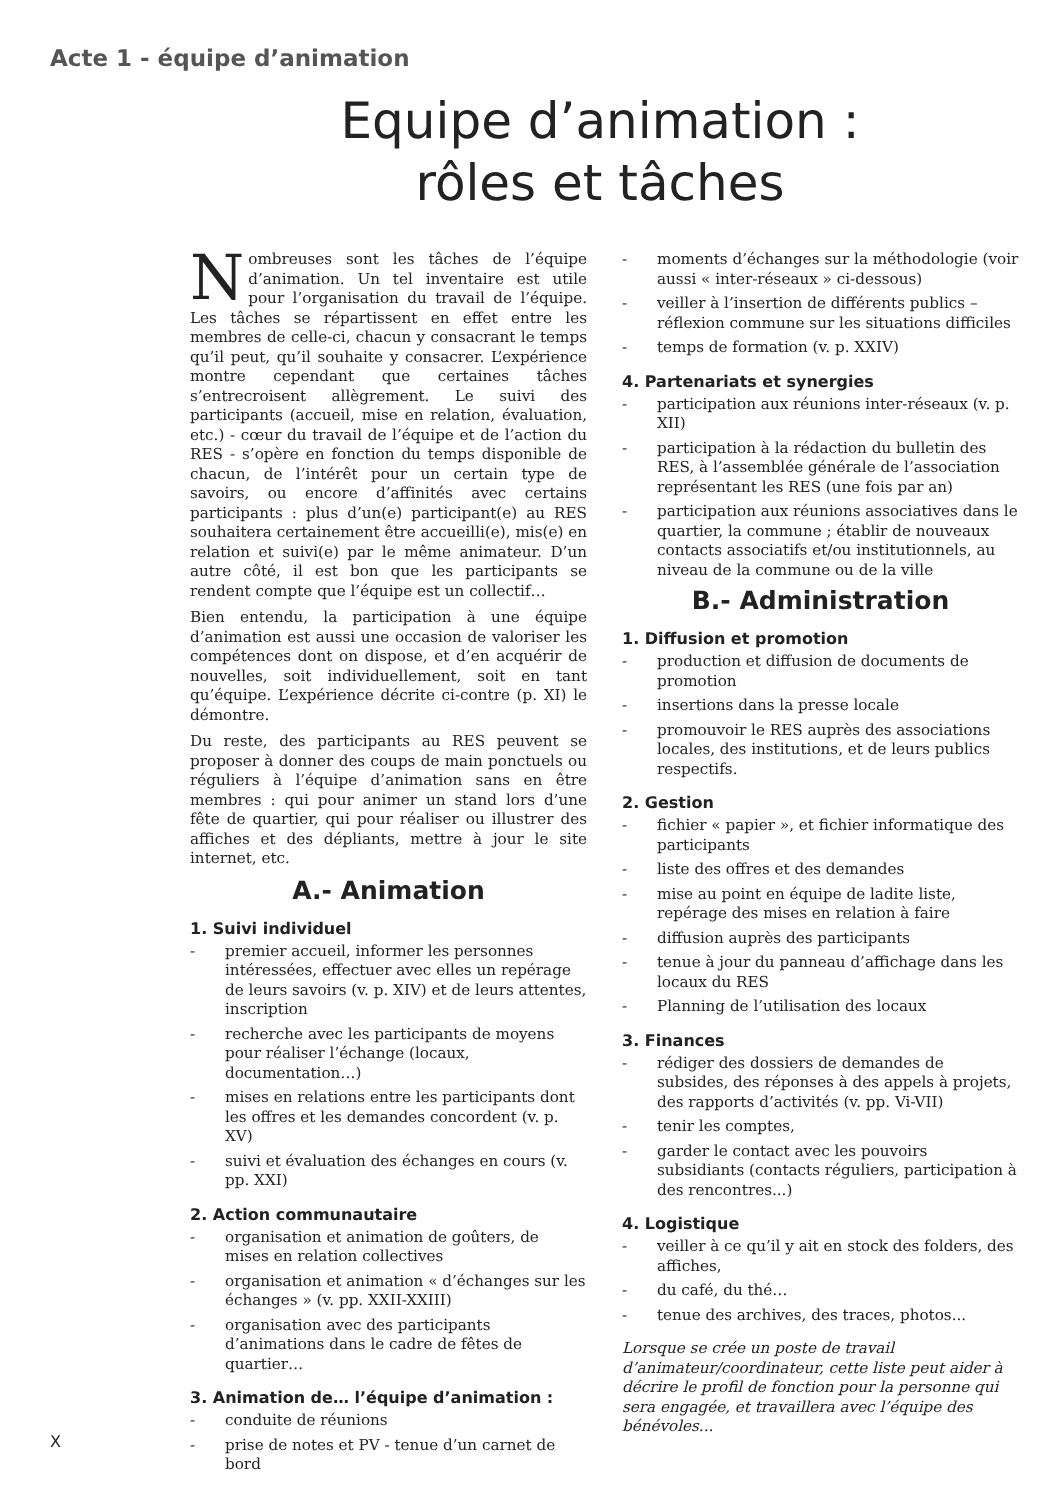Acte 1 - équipe d’animation
Equipe d’animation :
rôles et tâches
Nombreuses sont les tâches de l’équipe d’animation. Un tel inventaire est utile pour l’organisation du travail de l’équipe. Les tâches se répartissent en effet entre les membres de celle-ci, chacun y consacrant le temps qu’il peut, qu’il souhaite y consacrer. L’expérience montre cependant que certaines tâches s’entrecroisent allègrement. Le suivi des participants (accueil, mise en relation, évaluation, etc.) - cœur du travail de l’équipe et de l’action du RES - s’opère en fonction du temps disponible de chacun, de l’intérêt pour un certain type de savoirs, ou encore d’affinités avec certains participants : plus d’un(e) participant(e) au RES souhaitera certainement être accueilli(e), mis(e) en relation et suivi(e) par le même animateur. D’un autre côté, il est bon que les participants se rendent compte que l’équipe est un collectif…
Bien entendu, la participation à une équipe d’animation est aussi une occasion de valoriser les compétences dont on dispose, et d’en acquérir de nouvelles, soit individuellement, soit en tant qu’équipe. L’expérience décrite ci-contre (p. XI) le démontre.
Du reste, des participants au RES peuvent se proposer à donner des coups de main ponctuels ou réguliers à l’équipe d’animation sans en être membres : qui pour animer un stand lors d’une fête de quartier, qui pour réaliser ou illustrer des affiches et des dépliants, mettre à jour le site internet, etc.
A.- Animation
1. Suivi individuel
- premier accueil, informer les personnes intéressées, effectuer avec elles un repérage de leurs savoirs (v. p. XIV) et de leurs attentes, inscription
- recherche avec les participants de moyens pour réaliser l’échange (locaux, documentation…)
- mises en relations entre les participants dont les offres et les demandes concordent (v. p. XV)
- suivi et évaluation des échanges en cours (v. pp. XXI)
2. Action communautaire
- organisation et animation de goûters, de mises en relation collectives
- organisation et animation « d’échanges sur les échanges » (v. pp. XXII-XXIII)
- organisation avec des participants d’animations dans le cadre de fêtes de quartier…
3. Animation de… l’équipe d’animation :
- conduite de réunions
- prise de notes et PV - tenue d’un carnet de bord
- moments d’échanges sur la méthodologie (voir aussi « inter-réseaux » ci-dessous)
- veiller à l’insertion de différents publics – réflexion commune sur les situations difficiles
- temps de formation (v. p. XXIV)
4. Partenariats et synergies
- participation aux réunions inter-réseaux (v. p. XII)
- participation à la rédaction du bulletin des RES, à l’assemblée générale de l’association représentant les RES (une fois par an)
- participation aux réunions associatives dans le quartier, la commune ; établir de nouveaux contacts associatifs et/ou institutionnels, au niveau de la commune ou de la ville
B.- Administration
1. Diffusion et promotion
- production et diffusion de documents de promotion
- insertions dans la presse locale
- promouvoir le RES auprès des associations locales, des institutions, et de leurs publics respectifs.
2. Gestion
- fichier « papier », et fichier informatique des participants
- liste des offres et des demandes
- mise au point en équipe de ladite liste, repérage des mises en relation à faire
- diffusion auprès des participants
- tenue à jour du panneau d’affichage dans les locaux du RES
- Planning de l’utilisation des locaux
3. Finances
- rédiger des dossiers de demandes de subsides, des réponses à des appels à projets, des rapports d’activités (v. pp. Vi-VII)
- tenir les comptes,
- garder le contact avec les pouvoirs subsidiants (contacts réguliers, participation à des rencontres...)
4. Logistique
- veiller à ce qu’il y ait en stock des folders, des affiches,
- du café, du thé…
- tenue des archives, des traces, photos...
Lorsque se crée un poste de travail d’animateur/coordinateur, cette liste peut aider à décrire le profil de fonction pour la personne qui sera engagée, et travaillera avec l’équipe des bénévoles...
X